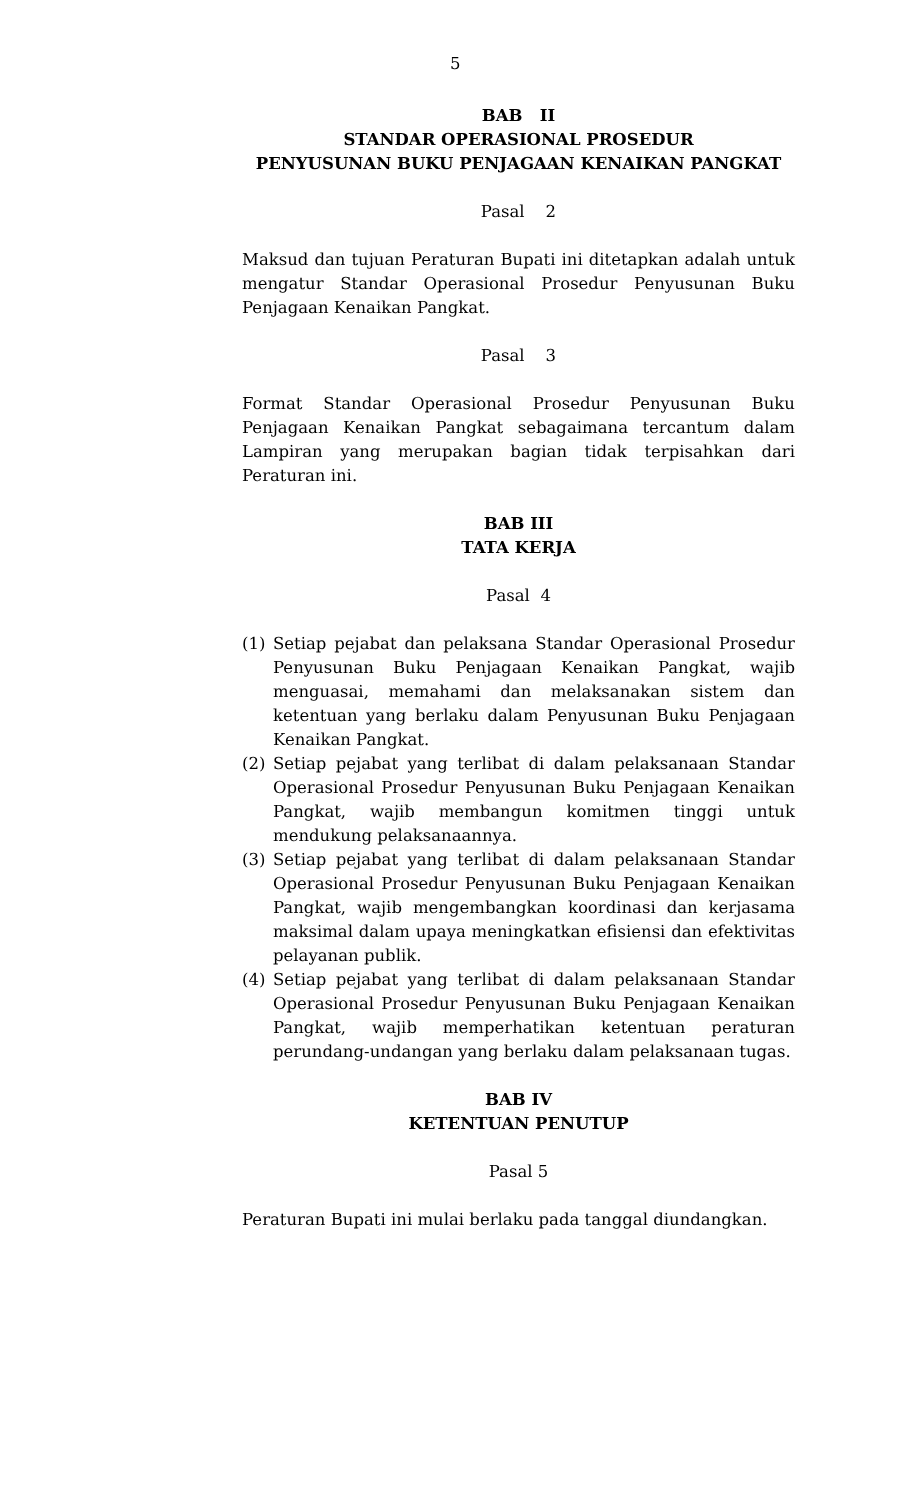5
BAB II
STANDAR OPERASIONAL PROSEDUR
PENYUSUNAN BUKU PENJAGAAN KENAIKAN PANGKAT
Pasal 2
Maksud dan tujuan Peraturan Bupati ini ditetapkan adalah untuk mengatur Standar Operasional Prosedur Penyusunan Buku Penjagaan Kenaikan Pangkat.
Pasal 3
Format Standar Operasional Prosedur Penyusunan Buku Penjagaan Kenaikan Pangkat sebagaimana tercantum dalam Lampiran yang merupakan bagian tidak terpisahkan dari Peraturan ini.
BAB III
TATA KERJA
Pasal 4
(1) Setiap pejabat dan pelaksana Standar Operasional Prosedur Penyusunan Buku Penjagaan Kenaikan Pangkat, wajib menguasai, memahami dan melaksanakan sistem dan ketentuan yang berlaku dalam Penyusunan Buku Penjagaan Kenaikan Pangkat.
(2) Setiap pejabat yang terlibat di dalam pelaksanaan Standar Operasional Prosedur Penyusunan Buku Penjagaan Kenaikan Pangkat, wajib membangun komitmen tinggi untuk mendukung pelaksanaannya.
(3) Setiap pejabat yang terlibat di dalam pelaksanaan Standar Operasional Prosedur Penyusunan Buku Penjagaan Kenaikan Pangkat, wajib mengembangkan koordinasi dan kerjasama maksimal dalam upaya meningkatkan efisiensi dan efektivitas pelayanan publik.
(4) Setiap pejabat yang terlibat di dalam pelaksanaan Standar Operasional Prosedur Penyusunan Buku Penjagaan Kenaikan Pangkat, wajib memperhatikan ketentuan peraturan perundang-undangan yang berlaku dalam pelaksanaan tugas.
BAB IV
KETENTUAN PENUTUP
Pasal 5
Peraturan Bupati ini mulai berlaku pada tanggal diundangkan.